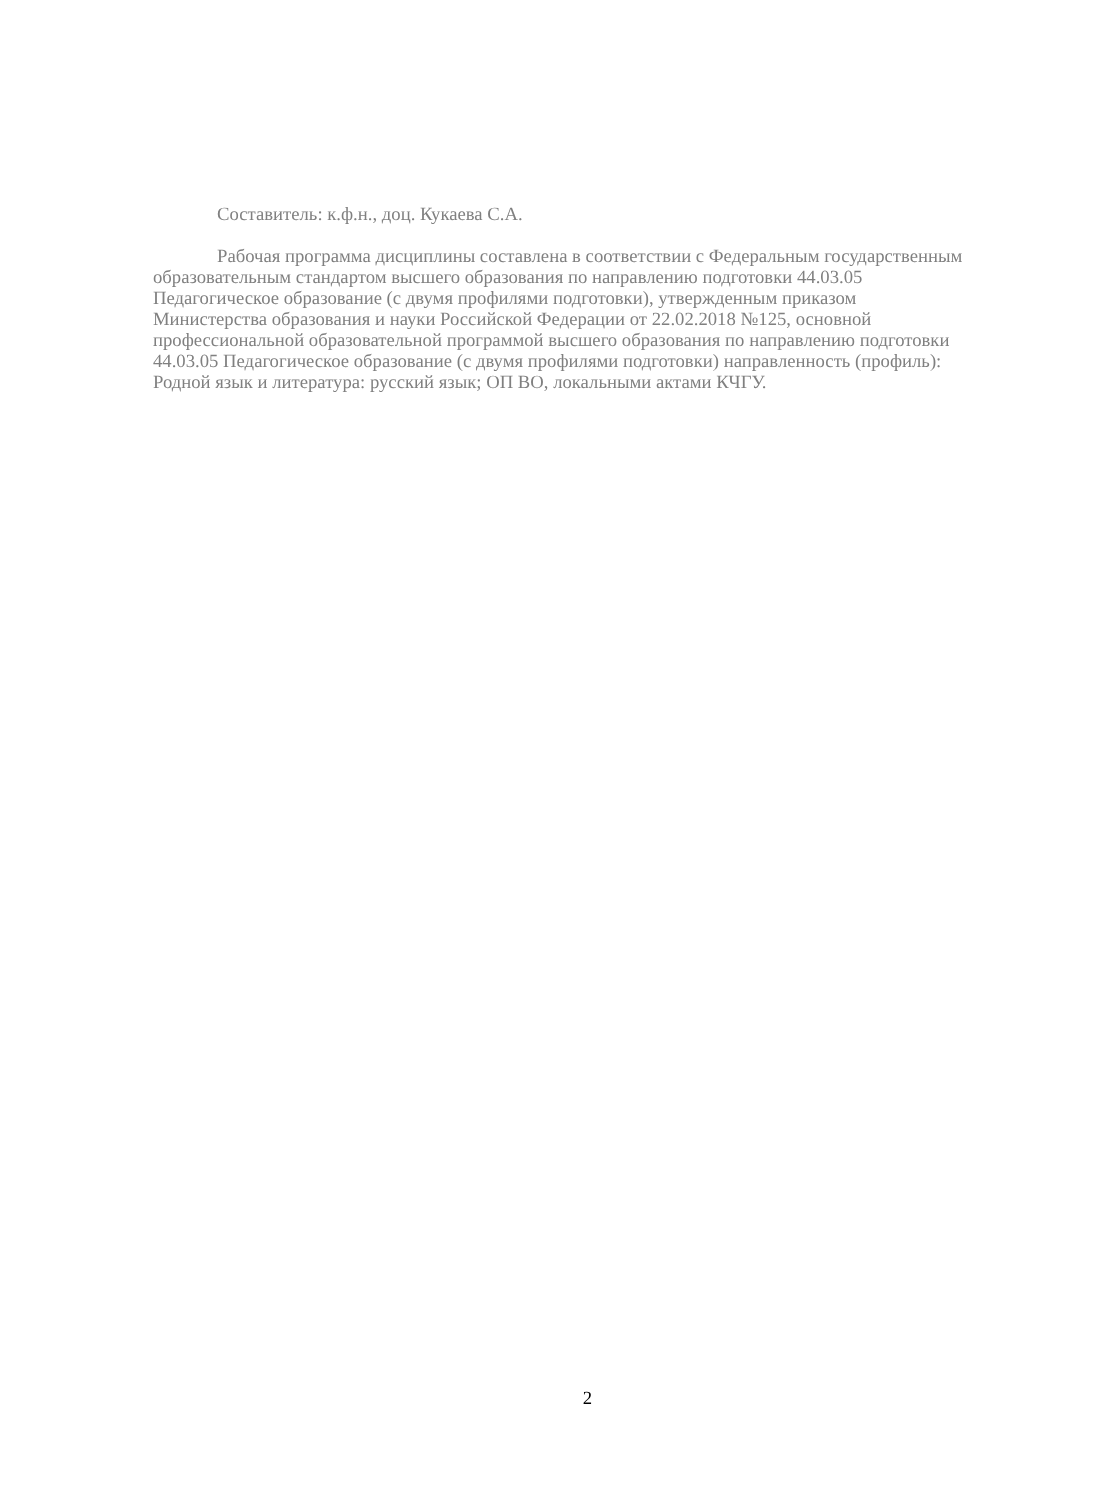Составитель: к.ф.н., доц. Кукаева С.А.
Рабочая программа дисциплины составлена в соответствии с Федеральным государственным образовательным стандартом высшего образования по направлению подготовки 44.03.05 Педагогическое образование (с двумя профилями подготовки), утвержденным приказом Министерства образования и науки Российской Федерации от 22.02.2018 №125, основной профессиональной образовательной программой высшего образования по направлению подготовки 44.03.05 Педагогическое образование (с двумя профилями подготовки) направленность (профиль): Родной язык и литература: русский язык; ОП ВО, локальными актами КЧГУ.
2